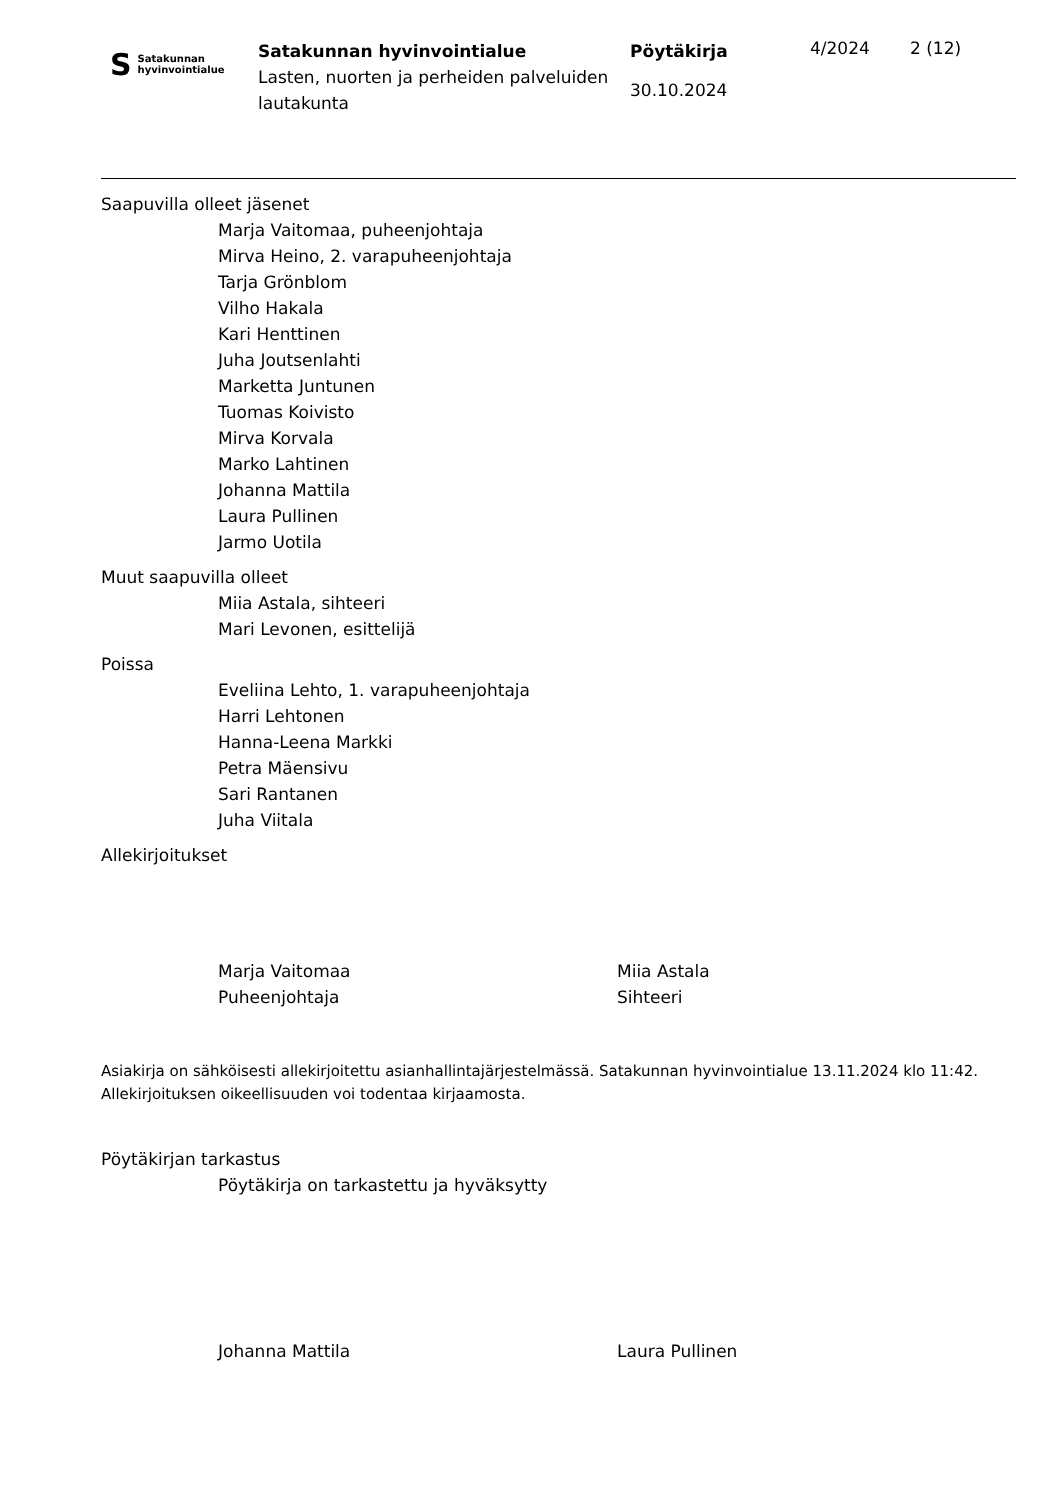S Satakunnan
hyvinvointialue
Satakunnan hyvinvointialue
Lasten, nuorten ja perheiden palveluiden lautakunta
Pöytäkirja
30.10.2024
4/2024 2 (12)
Saapuvilla olleet jäsenet
Marja Vaitomaa, puheenjohtaja
Mirva Heino, 2. varapuheenjohtaja
Tarja Grönblom
Vilho Hakala
Kari Henttinen
Juha Joutsenlahti
Marketta Juntunen
Tuomas Koivisto
Mirva Korvala
Marko Lahtinen
Johanna Mattila
Laura Pullinen
Jarmo Uotila
Muut saapuvilla olleet
Miia Astala, sihteeri
Mari Levonen, esittelijä
Poissa
Eveliina Lehto, 1. varapuheenjohtaja
Harri Lehtonen
Hanna-Leena Markki
Petra Mäensivu
Sari Rantanen
Juha Viitala
Allekirjoitukset
Marja Vaitomaa
Puheenjohtaja
Miia Astala
Sihteeri
Asiakirja on sähköisesti allekirjoitettu asianhallintajärjestelmässä. Satakunnan hyvinvointialue 13.11.2024 klo 11:42. Allekirjoituksen oikeellisuuden voi todentaa kirjaamosta.
Pöytäkirjan tarkastus
Pöytäkirja on tarkastettu ja hyväksytty
Johanna Mattila Laura Pullinen